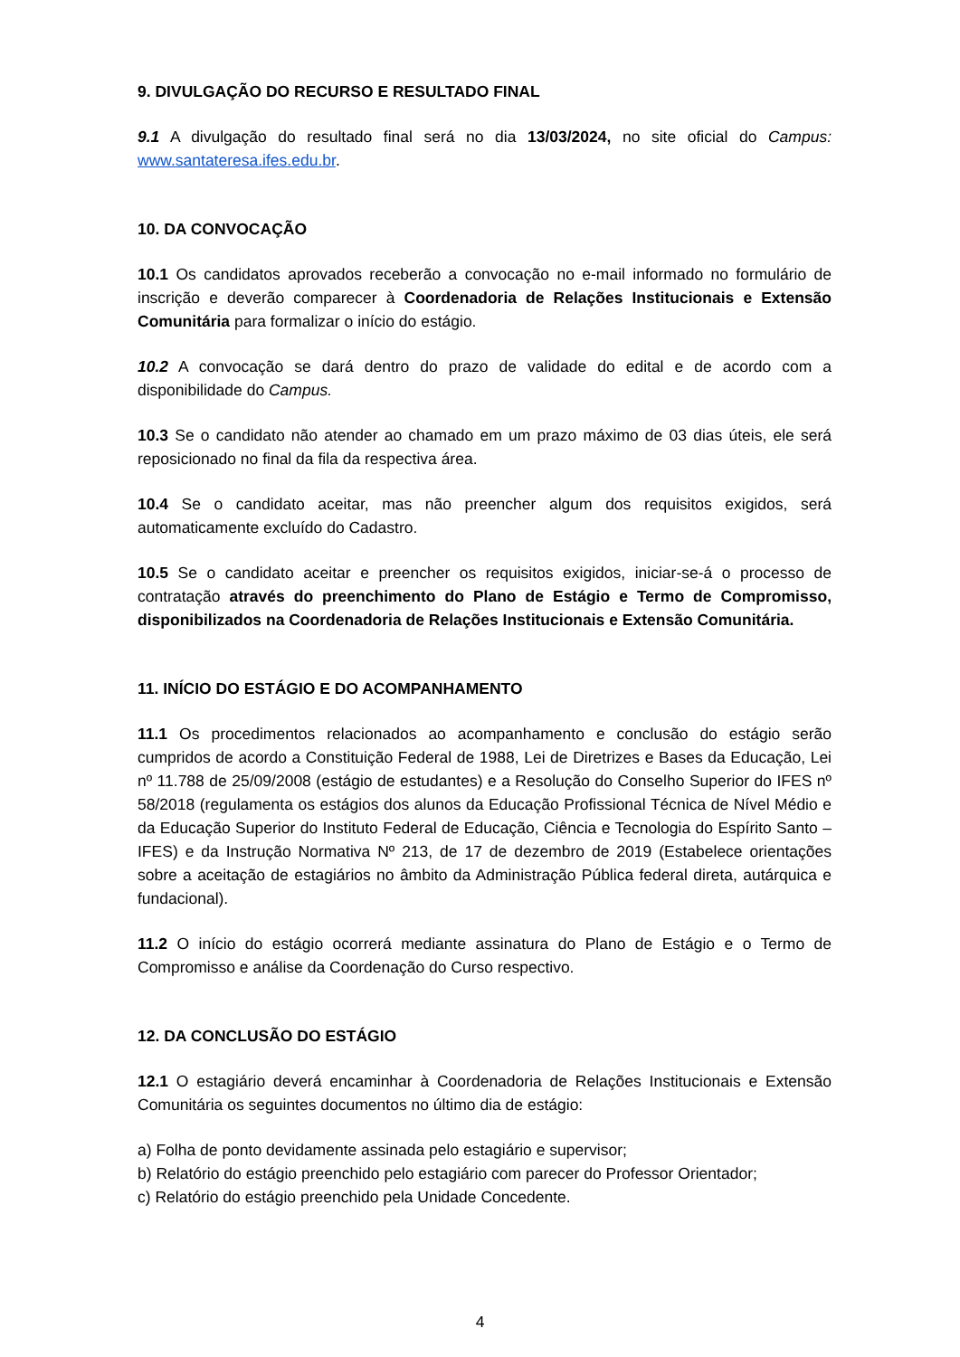9. DIVULGAÇÃO DO RECURSO E RESULTADO FINAL
9.1 A divulgação do resultado final será no dia 13/03/2024, no site oficial do Campus: www.santateresa.ifes.edu.br.
10. DA CONVOCAÇÃO
10.1 Os candidatos aprovados receberão a convocação no e-mail informado no formulário de inscrição e deverão comparecer à Coordenadoria de Relações Institucionais e Extensão Comunitária para formalizar o início do estágio.
10.2 A convocação se dará dentro do prazo de validade do edital e de acordo com a disponibilidade do Campus.
10.3 Se o candidato não atender ao chamado em um prazo máximo de 03 dias úteis, ele será reposicionado no final da fila da respectiva área.
10.4 Se o candidato aceitar, mas não preencher algum dos requisitos exigidos, será automaticamente excluído do Cadastro.
10.5 Se o candidato aceitar e preencher os requisitos exigidos, iniciar-se-á o processo de contratação através do preenchimento do Plano de Estágio e Termo de Compromisso, disponibilizados na Coordenadoria de Relações Institucionais e Extensão Comunitária.
11. INÍCIO DO ESTÁGIO E DO ACOMPANHAMENTO
11.1 Os procedimentos relacionados ao acompanhamento e conclusão do estágio serão cumpridos de acordo a Constituição Federal de 1988, Lei de Diretrizes e Bases da Educação, Lei nº 11.788 de 25/09/2008 (estágio de estudantes) e a Resolução do Conselho Superior do IFES nº 58/2018 (regulamenta os estágios dos alunos da Educação Profissional Técnica de Nível Médio e da Educação Superior do Instituto Federal de Educação, Ciência e Tecnologia do Espírito Santo – IFES) e da Instrução Normativa Nº 213, de 17 de dezembro de 2019 (Estabelece orientações sobre a aceitação de estagiários no âmbito da Administração Pública federal direta, autárquica e fundacional).
11.2 O início do estágio ocorrerá mediante assinatura do Plano de Estágio e o Termo de Compromisso e análise da Coordenação do Curso respectivo.
12. DA CONCLUSÃO DO ESTÁGIO
12.1 O estagiário deverá encaminhar à Coordenadoria de Relações Institucionais e Extensão Comunitária os seguintes documentos no último dia de estágio:
a) Folha de ponto devidamente assinada pelo estagiário e supervisor;
b) Relatório do estágio preenchido pelo estagiário com parecer do Professor Orientador;
c) Relatório do estágio preenchido pela Unidade Concedente.
4